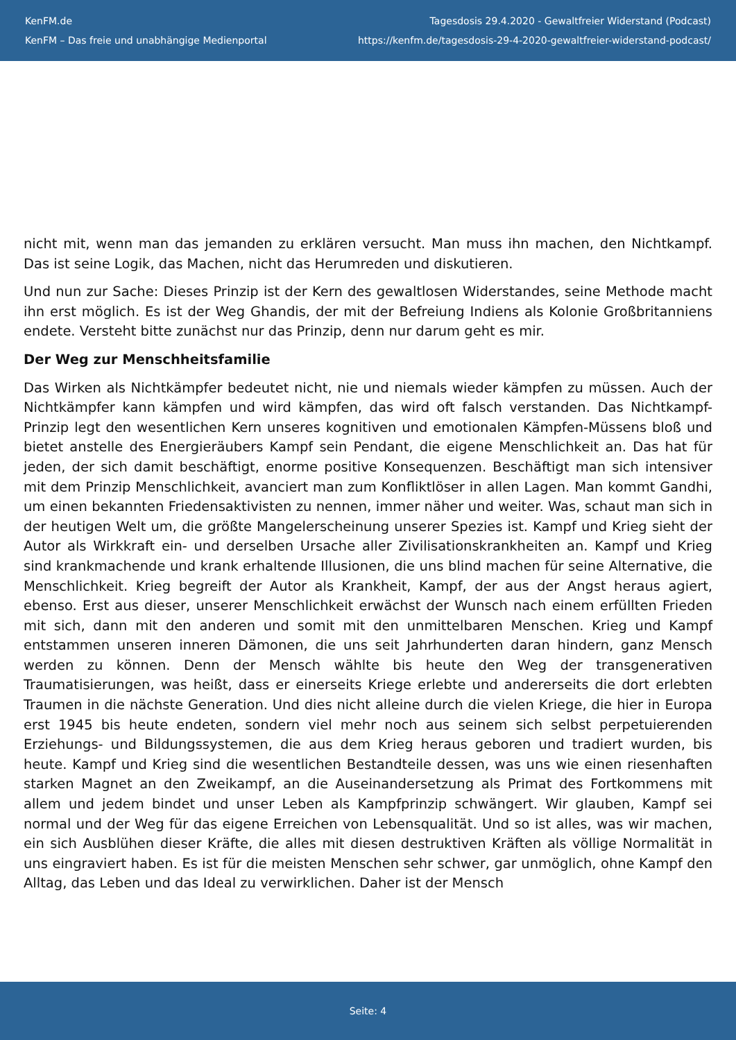KenFM.de
KenFM – Das freie und unabhängige Medienportal
Tagesdosis 29.4.2020 - Gewaltfreier Widerstand (Podcast)
https://kenfm.de/tagesdosis-29-4-2020-gewaltfreier-widerstand-podcast/
nicht mit, wenn man das jemanden zu erklären versucht. Man muss ihn machen, den Nichtkampf. Das ist seine Logik, das Machen, nicht das Herumreden und diskutieren.
Und nun zur Sache: Dieses Prinzip ist der Kern des gewaltlosen Widerstandes, seine Methode macht ihn erst möglich. Es ist der Weg Ghandis, der mit der Befreiung Indiens als Kolonie Großbritanniens endete. Versteht bitte zunächst nur das Prinzip, denn nur darum geht es mir.
Der Weg zur Menschheitsfamilie
Das Wirken als Nichtkämpfer bedeutet nicht, nie und niemals wieder kämpfen zu müssen. Auch der Nichtkämpfer kann kämpfen und wird kämpfen, das wird oft falsch verstanden. Das Nichtkampf-Prinzip legt den wesentlichen Kern unseres kognitiven und emotionalen Kämpfen-Müssens bloß und bietet anstelle des Energieräubers Kampf sein Pendant, die eigene Menschlichkeit an. Das hat für jeden, der sich damit beschäftigt, enorme positive Konsequenzen. Beschäftigt man sich intensiver mit dem Prinzip Menschlichkeit, avanciert man zum Konfliktlöser in allen Lagen. Man kommt Gandhi, um einen bekannten Friedensaktivisten zu nennen, immer näher und weiter. Was, schaut man sich in der heutigen Welt um, die größte Mangelerscheinung unserer Spezies ist. Kampf und Krieg sieht der Autor als Wirkkraft ein- und derselben Ursache aller Zivilisationskrankheiten an. Kampf und Krieg sind krankmachende und krank erhaltende Illusionen, die uns blind machen für seine Alternative, die Menschlichkeit. Krieg begreift der Autor als Krankheit, Kampf, der aus der Angst heraus agiert, ebenso. Erst aus dieser, unserer Menschlichkeit erwächst der Wunsch nach einem erfüllten Frieden mit sich, dann mit den anderen und somit mit den unmittelbaren Menschen. Krieg und Kampf entstammen unseren inneren Dämonen, die uns seit Jahrhunderten daran hindern, ganz Mensch werden zu können. Denn der Mensch wählte bis heute den Weg der transgenerativen Traumatisierungen, was heißt, dass er einerseits Kriege erlebte und andererseits die dort erlebten Traumen in die nächste Generation. Und dies nicht alleine durch die vielen Kriege, die hier in Europa erst 1945 bis heute endeten, sondern viel mehr noch aus seinem sich selbst perpetuierenden Erziehungs- und Bildungssystemen, die aus dem Krieg heraus geboren und tradiert wurden, bis heute. Kampf und Krieg sind die wesentlichen Bestandteile dessen, was uns wie einen riesenhaften starken Magnet an den Zweikampf, an die Auseinandersetzung als Primat des Fortkommens mit allem und jedem bindet und unser Leben als Kampfprinzip schwängert. Wir glauben, Kampf sei normal und der Weg für das eigene Erreichen von Lebensqualität. Und so ist alles, was wir machen, ein sich Ausblühen dieser Kräfte, die alles mit diesen destruktiven Kräften als völlige Normalität in uns eingraviert haben. Es ist für die meisten Menschen sehr schwer, gar unmöglich, ohne Kampf den Alltag, das Leben und das Ideal zu verwirklichen. Daher ist der Mensch
Seite: 4